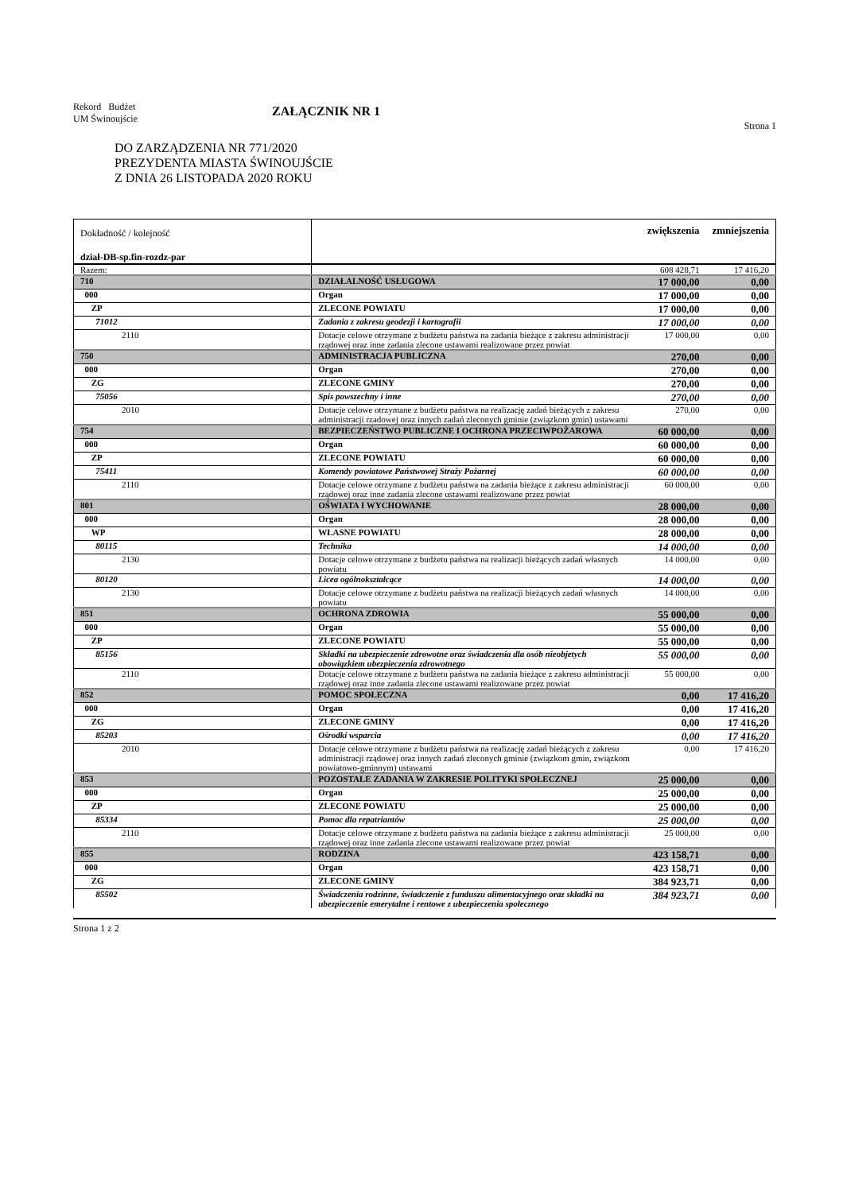Rekord Budżet
UM Świnoujście
ZAŁĄCZNIK NR 1
Strona 1
DO ZARZĄDZENIA NR 771/2020
PREZYDENTA MIASTA ŚWINOUJŚCIE
Z DNIA 26 LISTOPADA 2020 ROKU
| Dokładność / kolejność dział-DB-sp.fin-rozdz-par | | zwiększenia | zmniejszenia |
| Razem: | | 608 428,71 | 17 416,20 |
| 710 | DZIAŁALNOŚĆ USŁUGOWA | 17 000,00 | 0,00 |
| 000 | Organ | 17 000,00 | 0,00 |
| ZP | ZLECONE POWIATU | 17 000,00 | 0,00 |
| 71012 | Zadania z zakresu geodezji i kartografii | 17 000,00 | 0,00 |
| 2110 | Dotacje celowe otrzymane z budżetu państwa na zadania bieżące z zakresu administracji rządowej oraz inne zadania zlecone ustawami realizowane przez powiat | 17 000,00 | 0,00 |
| 750 | ADMINISTRACJA PUBLICZNA | 270,00 | 0,00 |
| 000 | Organ | 270,00 | 0,00 |
| ZG | ZLECONE GMINY | 270,00 | 0,00 |
| 75056 | Spis powszechny i inne | 270,00 | 0,00 |
| 2010 | Dotacje celowe otrzymane z budżetu państwa na realizację zadań bieżących z zakresu administracji rzadowej oraz innych zadań zleconych gminie (związkom gmin) ustawami | 270,00 | 0,00 |
| 754 | BEZPIECZEŃSTWO PUBLICZNE I OCHRONA PRZECIWPOŻAROWA | 60 000,00 | 0,00 |
| 000 | Organ | 60 000,00 | 0,00 |
| ZP | ZLECONE POWIATU | 60 000,00 | 0,00 |
| 75411 | Komendy powiatowe Państwowej Straży Pożarnej | 60 000,00 | 0,00 |
| 2110 | Dotacje celowe otrzymane z budżetu państwa na zadania bieżące z zakresu administracji rządowej oraz inne zadania zlecone ustawami realizowane przez powiat | 60 000,00 | 0,00 |
| 801 | OŚWIATA I WYCHOWANIE | 28 000,00 | 0,00 |
| 000 | Organ | 28 000,00 | 0,00 |
| WP | WŁASNE POWIATU | 28 000,00 | 0,00 |
| 80115 | Technika | 14 000,00 | 0,00 |
| 2130 | Dotacje celowe otrzymane z budżetu państwa na realizacji bieżących zadań własnych powiatu | 14 000,00 | 0,00 |
| 80120 | Licea ogólnokształcące | 14 000,00 | 0,00 |
| 2130 | Dotacje celowe otrzymane z budżetu państwa na realizacji bieżących zadań własnych powiatu | 14 000,00 | 0,00 |
| 851 | OCHRONA ZDROWIA | 55 000,00 | 0,00 |
| 000 | Organ | 55 000,00 | 0,00 |
| ZP | ZLECONE POWIATU | 55 000,00 | 0,00 |
| 85156 | Składki na ubezpieczenie zdrowotne oraz świadczenia dla osób nieobjetych obowiązkiem ubezpieczenia zdrowotnego | 55 000,00 | 0,00 |
| 2110 | Dotacje celowe otrzymane z budżetu państwa na zadania bieżące z zakresu administracji rządowej oraz inne zadania zlecone ustawami realizowane przez powiat | 55 000,00 | 0,00 |
| 852 | POMOC SPOŁECZNA | 0,00 | 17 416,20 |
| 000 | Organ | 0,00 | 17 416,20 |
| ZG | ZLECONE GMINY | 0,00 | 17 416,20 |
| 85203 | Ośrodki wsparcia | 0,00 | 17 416,20 |
| 2010 | Dotacje celowe otrzymane z budżetu państwa na realizację zadań bieżących z zakresu administracji rządowej oraz innych zadań zleconych gminie (związkom gmin, związkom powiatowo-gminnym) ustawami | 0,00 | 17 416,20 |
| 853 | POZOSTAŁE ZADANIA W ZAKRESIE POLITYKI SPOŁECZNEJ | 25 000,00 | 0,00 |
| 000 | Organ | 25 000,00 | 0,00 |
| ZP | ZLECONE POWIATU | 25 000,00 | 0,00 |
| 85334 | Pomoc dla repatriantów | 25 000,00 | 0,00 |
| 2110 | Dotacje celowe otrzymane z budżetu państwa na zadania bieżące z zakresu administracji rządowej oraz inne zadania zlecone ustawami realizowane przez powiat | 25 000,00 | 0,00 |
| 855 | RODZINA | 423 158,71 | 0,00 |
| 000 | Organ | 423 158,71 | 0,00 |
| ZG | ZLECONE GMINY | 384 923,71 | 0,00 |
| 85502 | Świadczenia rodzinne, świadczenie z funduszu alimentacyjnego oraz składki na ubezpieczenie emerytalne i rentowe z ubezpieczenia społecznego | 384 923,71 | 0,00 |
Strona 1 z 2